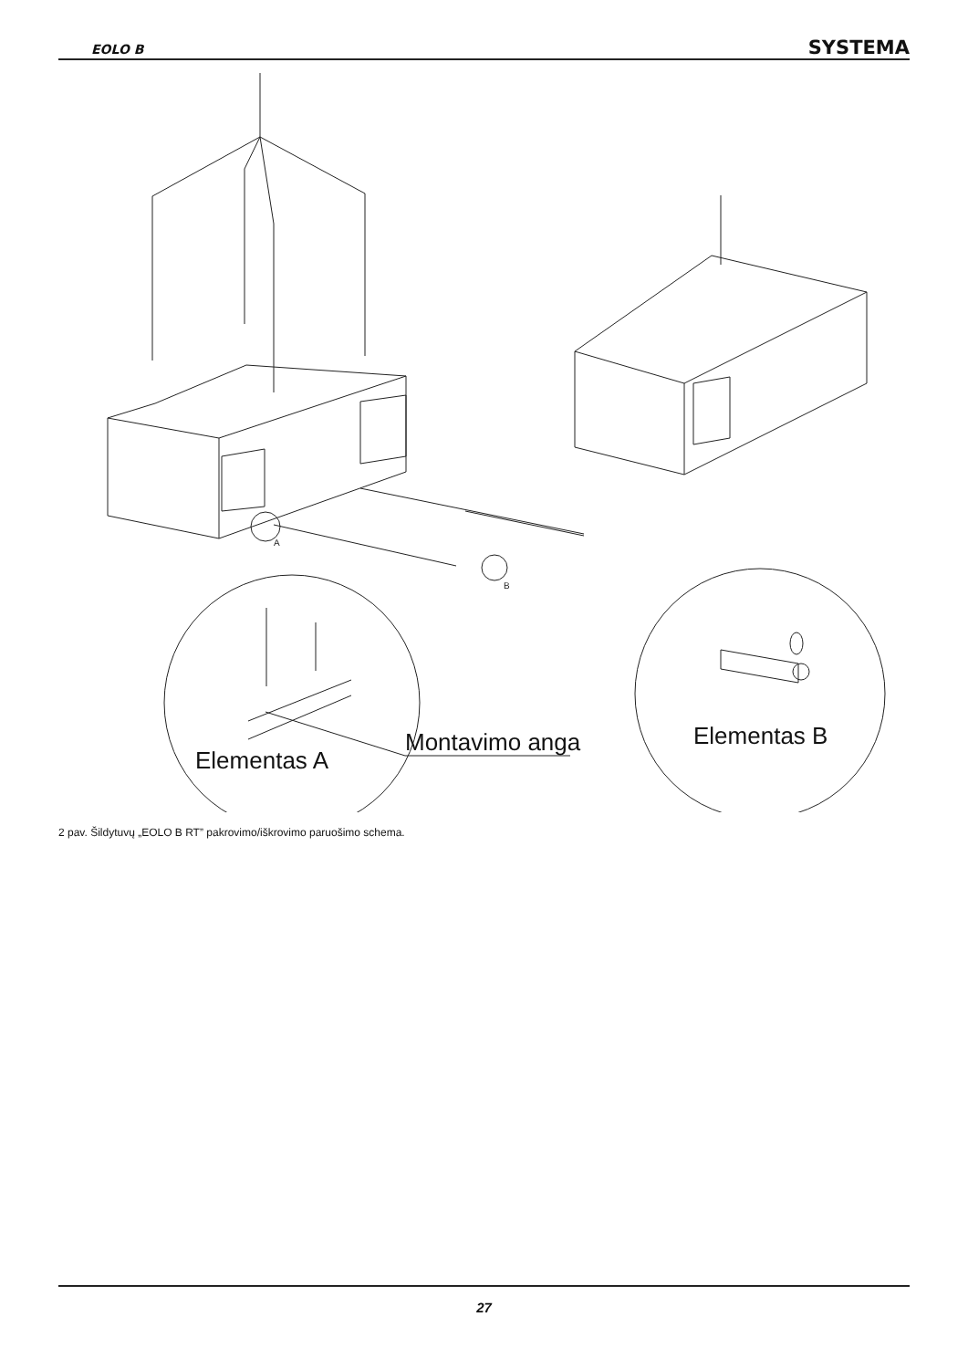EOLO B SYSTEMA
A
B
Elementas A
Montavimo anga
Elementas B
2 pav. Šildytuvų „EOLO B RT” pakrovimo/iškrovimo paruošimo schema.
27